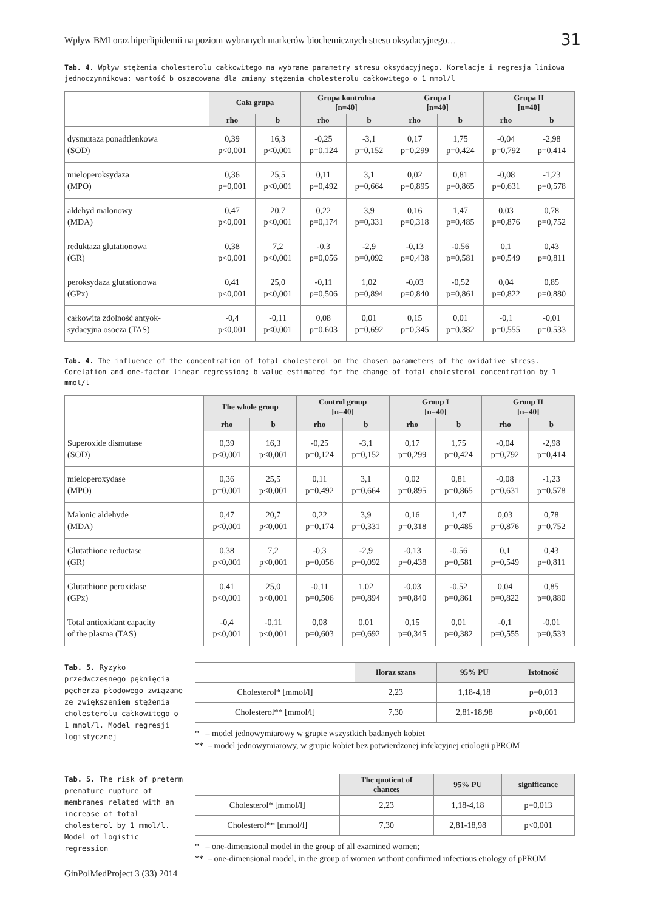Wpływ BMI oraz hiperlipidemii na poziom wybranych markerów biochemicznych stresu oksydacyjnego… 31
Tab. 4. Wpływ stężenia cholesterolu całkowitego na wybrane parametry stresu oksydacyjnego. Korelacje i regresja liniowa jednoczynnikowa; wartość b oszacowana dla zmiany stężenia cholesterolu całkowitego o 1 mmol/l
| | Cała grupa | | Grupa kontrolna [n=40] | | Grupa I [n=40] | | Grupa II [n=40] | |
| --- | --- | --- | --- | --- | --- | --- | --- | --- |
| | rho | b | rho | b | rho | b | rho | b |
| dysmutaza ponadtlenkowa (SOD) | 0,39 p<0,001 | 16,3 p<0,001 | -0,25 p=0,124 | -3,1 p=0,152 | 0,17 p=0,299 | 1,75 p=0,424 | -0,04 p=0,792 | -2,98 p=0,414 |
| mieloperoksydaza (MPO) | 0,36 p=0,001 | 25,5 p<0,001 | 0,11 p=0,492 | 3,1 p=0,664 | 0,02 p=0,895 | 0,81 p=0,865 | -0,08 p=0,631 | -1,23 p=0,578 |
| aldehyd malonowy (MDA) | 0,47 p<0,001 | 20,7 p<0,001 | 0,22 p=0,174 | 3,9 p=0,331 | 0,16 p=0,318 | 1,47 p=0,485 | 0,03 p=0,876 | 0,78 p=0,752 |
| reduktaza glutationowa (GR) | 0,38 p<0,001 | 7,2 p<0,001 | -0,3 p=0,056 | -2,9 p=0,092 | -0,13 p=0,438 | -0,56 p=0,581 | 0,1 p=0,549 | 0,43 p=0,811 |
| peroksydaza glutationowa (GPx) | 0,41 p<0,001 | 25,0 p<0,001 | -0,11 p=0,506 | 1,02 p=0,894 | -0,03 p=0,840 | -0,52 p=0,861 | 0,04 p=0,822 | 0,85 p=0,880 |
| całkowita zdolność antyok- sydacyjna osocza (TAS) | -0,4 p<0,001 | -0,11 p<0,001 | 0,08 p=0,603 | 0,01 p=0,692 | 0,15 p=0,345 | 0,01 p=0,382 | -0,1 p=0,555 | -0,01 p=0,533 |
Tab. 4. The influence of the concentration of total cholesterol on the chosen parameters of the oxidative stress. Corelation and one-factor linear regression; b value estimated for the change of total cholesterol concentration by 1 mmol/l
| | The whole group | | Control group [n=40] | | Group I [n=40] | | Group II [n=40] | |
| --- | --- | --- | --- | --- | --- | --- | --- | --- |
| | rho | b | rho | b | rho | b | rho | b |
| Superoxide dismutase (SOD) | 0,39 p<0,001 | 16,3 p<0,001 | -0,25 p=0,124 | -3,1 p=0,152 | 0,17 p=0,299 | 1,75 p=0,424 | -0,04 p=0,792 | -2,98 p=0,414 |
| mieloperoxydase (MPO) | 0,36 p=0,001 | 25,5 p<0,001 | 0,11 p=0,492 | 3,1 p=0,664 | 0,02 p=0,895 | 0,81 p=0,865 | -0,08 p=0,631 | -1,23 p=0,578 |
| Malonic aldehyde (MDA) | 0,47 p<0,001 | 20,7 p<0,001 | 0,22 p=0,174 | 3,9 p=0,331 | 0,16 p=0,318 | 1,47 p=0,485 | 0,03 p=0,876 | 0,78 p=0,752 |
| Glutathione reductase (GR) | 0,38 p<0,001 | 7,2 p<0,001 | -0,3 p=0,056 | -2,9 p=0,092 | -0,13 p=0,438 | -0,56 p=0,581 | 0,1 p=0,549 | 0,43 p=0,811 |
| Glutathione peroxidase (GPx) | 0,41 p<0,001 | 25,0 p<0,001 | -0,11 p=0,506 | 1,02 p=0,894 | -0,03 p=0,840 | -0,52 p=0,861 | 0,04 p=0,822 | 0,85 p=0,880 |
| Total antioxidant capacity of the plasma (TAS) | -0,4 p<0,001 | -0,11 p<0,001 | 0,08 p=0,603 | 0,01 p=0,692 | 0,15 p=0,345 | 0,01 p=0,382 | -0,1 p=0,555 | -0,01 p=0,533 |
Tab. 5. Ryzyko przedwczesnego pęknięcia pęcherza płodowego związane ze zwiększeniem stężenia cholesterolu całkowitego o 1 mmol/l. Model regresji logistycznej
| | Iloraz szans | 95% PU | Istotność |
| --- | --- | --- | --- |
| Cholesterol* [mmol/l] | 2,23 | 1,18-4,18 | p=0,013 |
| Cholesterol** [mmol/l] | 7,30 | 2,81-18,98 | p<0,001 |
* – model jednowymiarowy w grupie wszystkich badanych kobiet
** – model jednowymiarowy, w grupie kobiet bez potwierdzonej infekcyjnej etiologii pPROM
Tab. 5. The risk of preterm premature rupture of membranes related with an increase of total cholesterol by 1 mmol/l. Model of logistic regression
| | The quotient of chances | 95% PU | significance |
| --- | --- | --- | --- |
| Cholesterol* [mmol/l] | 2,23 | 1,18-4,18 | p=0,013 |
| Cholesterol** [mmol/l] | 7,30 | 2,81-18,98 | p<0,001 |
* – one-dimensional model in the group of all examined women;
** – one-dimensional model, in the group of women without confirmed infectious etiology of pPROM
GinPolMedProject 3 (33) 2014